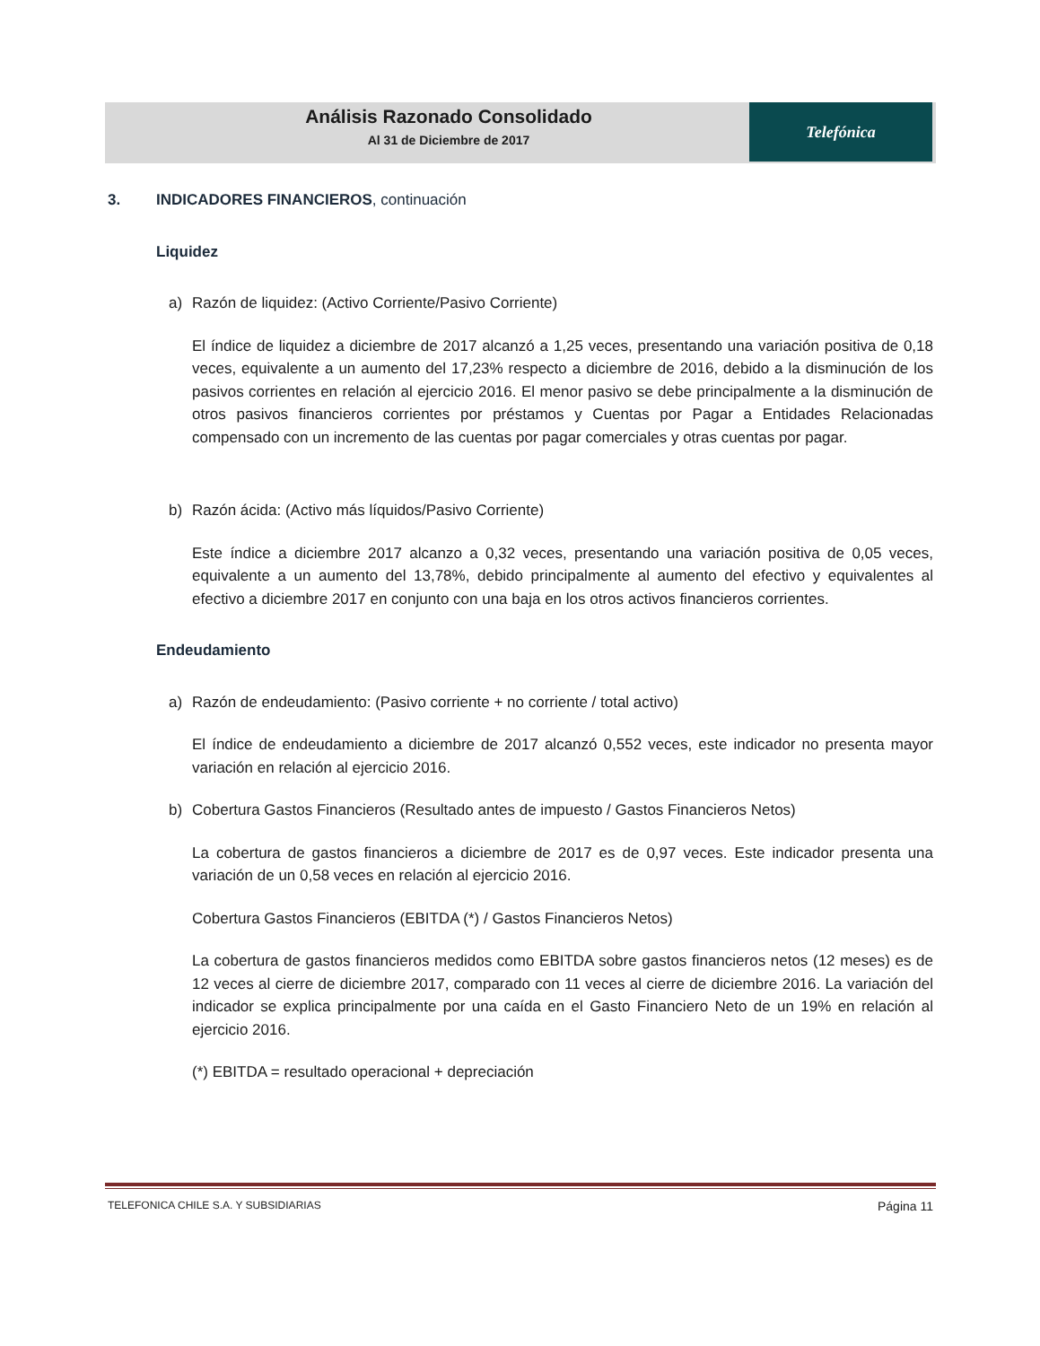Análisis Razonado Consolidado
Al 31 de Diciembre de 2017
Telefónica
3. INDICADORES FINANCIEROS, continuación
Liquidez
a) Razón de liquidez: (Activo Corriente/Pasivo Corriente)
El índice de liquidez a diciembre de 2017 alcanzó a 1,25 veces, presentando una variación positiva de 0,18 veces, equivalente a un aumento del 17,23% respecto a diciembre de 2016, debido a la disminución de los pasivos corrientes en relación al ejercicio 2016. El menor pasivo se debe principalmente a la disminución de otros pasivos financieros corrientes por préstamos y Cuentas por Pagar a Entidades Relacionadas compensado con un incremento de las cuentas por pagar comerciales y otras cuentas por pagar.
b) Razón ácida: (Activo más líquidos/Pasivo Corriente)
Este índice a diciembre 2017 alcanzo a 0,32 veces, presentando una variación positiva de 0,05 veces, equivalente a un aumento del 13,78%, debido principalmente al aumento del efectivo y equivalentes al efectivo a diciembre 2017 en conjunto con una baja en los otros activos financieros corrientes.
Endeudamiento
a) Razón de endeudamiento: (Pasivo corriente + no corriente / total activo)
El índice de endeudamiento a diciembre de 2017 alcanzó 0,552 veces, este indicador no presenta mayor variación en relación al ejercicio 2016.
b) Cobertura Gastos Financieros (Resultado antes de impuesto / Gastos Financieros Netos)
La cobertura de gastos financieros a diciembre de 2017 es de 0,97 veces. Este indicador presenta una variación de un 0,58 veces en relación al ejercicio 2016.
Cobertura Gastos Financieros (EBITDA (*) / Gastos Financieros Netos)
La cobertura de gastos financieros medidos como EBITDA sobre gastos financieros netos (12 meses) es de 12 veces al cierre de diciembre 2017, comparado con 11 veces al cierre de diciembre 2016. La variación del indicador se explica principalmente por una caída en el Gasto Financiero Neto de un 19% en relación al ejercicio 2016.
(*) EBITDA = resultado operacional + depreciación
TELEFONICA CHILE S.A. Y SUBSIDIARIAS Página 11